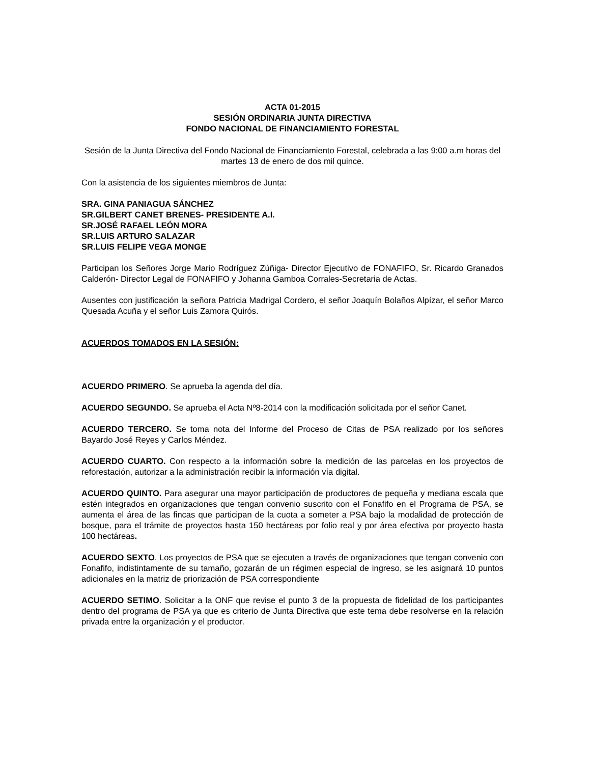ACTA 01-2015
SESIÓN ORDINARIA JUNTA DIRECTIVA
FONDO NACIONAL DE FINANCIAMIENTO FORESTAL
Sesión de la Junta Directiva del Fondo Nacional de Financiamiento Forestal, celebrada a las 9:00 a.m horas del martes 13 de enero de dos mil quince.
Con la asistencia de los siguientes miembros de Junta:
SRA. GINA PANIAGUA SÁNCHEZ
SR.GILBERT CANET BRENES- PRESIDENTE A.I.
SR.JOSÉ RAFAEL LEÓN MORA
SR.LUIS ARTURO SALAZAR
SR.LUIS FELIPE VEGA MONGE
Participan los Señores Jorge Mario Rodríguez Zúñiga- Director Ejecutivo de FONAFIFO, Sr. Ricardo Granados Calderón- Director Legal de FONAFIFO y Johanna Gamboa Corrales-Secretaria de Actas.
Ausentes con justificación la señora Patricia Madrigal Cordero, el señor Joaquín Bolaños Alpízar, el señor Marco Quesada Acuña y el señor Luis Zamora Quirós.
ACUERDOS TOMADOS EN LA SESIÓN:
ACUERDO PRIMERO. Se aprueba la agenda del día.
ACUERDO SEGUNDO. Se aprueba el Acta Nº8-2014 con la modificación solicitada por el señor Canet.
ACUERDO TERCERO. Se toma nota del Informe del Proceso de Citas de PSA realizado por los señores Bayardo José Reyes y Carlos Méndez.
ACUERDO CUARTO. Con respecto a la información sobre la medición de las parcelas en los proyectos de reforestación, autorizar a la administración recibir la información vía digital.
ACUERDO QUINTO. Para asegurar una mayor participación de productores de pequeña y mediana escala que estén integrados en organizaciones que tengan convenio suscrito con el Fonafifo en el Programa de PSA, se aumenta el área de las fincas que participan de la cuota a someter a PSA bajo la modalidad de protección de bosque, para el trámite de proyectos hasta 150 hectáreas por folio real y por área efectiva por proyecto hasta 100 hectáreas.
ACUERDO SEXTO. Los proyectos de PSA que se ejecuten a través de organizaciones que tengan convenio con Fonafifo, indistintamente de su tamaño, gozarán de un régimen especial de ingreso, se les asignará 10 puntos adicionales en la matriz de priorización de PSA correspondiente
ACUERDO SETIMO. Solicitar a la ONF que revise el punto 3 de la propuesta de fidelidad de los participantes dentro del programa de PSA ya que es criterio de Junta Directiva que este tema debe resolverse en la relación privada entre la organización y el productor.